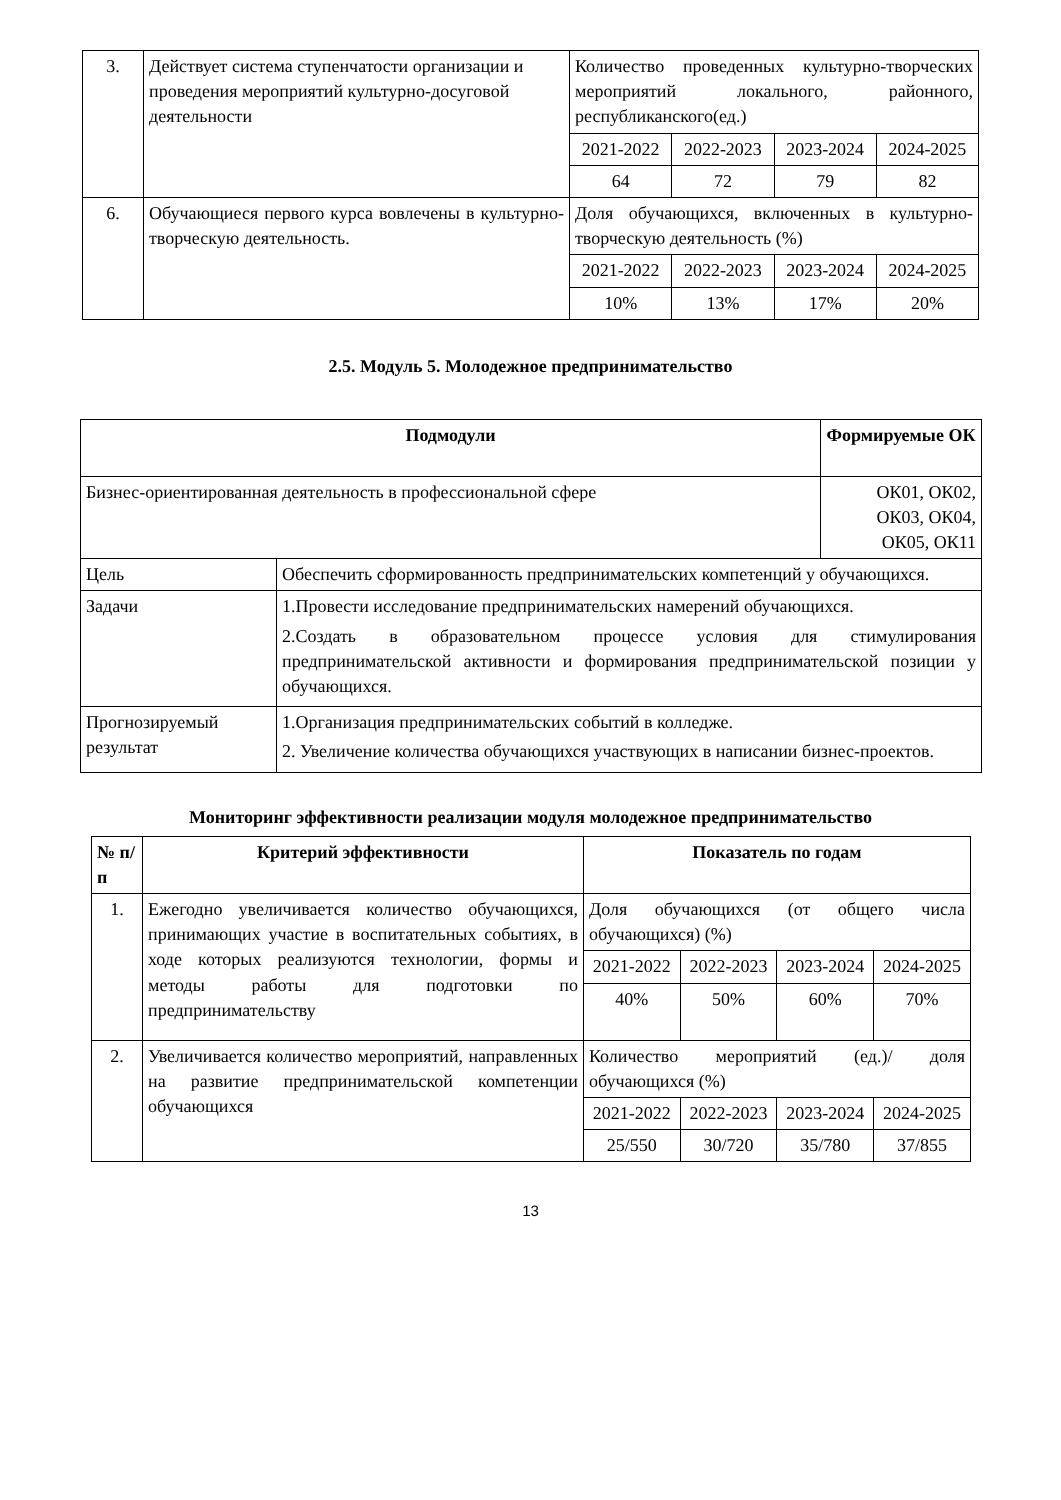| 3. | Действует система ступенчатости организации и проведения мероприятий культурно-досуговой деятельности | Количество проведенных культурно-творческих мероприятий локального, районного, республиканского(ед.) | | | |
| | | 2021-2022 | 2022-2023 | 2023-2024 | 2024-2025 |
| | | 64 | 72 | 79 | 82 |
| 6. | Обучающиеся первого курса вовлечены в культурно-творческую деятельность. | Доля обучающихся, включенных в культурно-творческую деятельность (%) | | | |
| | | 2021-2022 | 2022-2023 | 2023-2024 | 2024-2025 |
| | | 10% | 13% | 17% | 20% |
2.5. Модуль 5. Молодежное предпринимательство
| Подмодули | | Формируемые ОК |
| --- | --- | --- |
| Бизнес-ориентированная деятельность в профессиональной сфере | | ОК01, ОК02, ОК03, ОК04, ОК05, ОК11 |
| Цель | Обеспечить сформированность предпринимательских компетенций у обучающихся. | |
| Задачи | 1.Провести исследование предпринимательских намерений обучающихся. 2.Создать в образовательном процессе условия для стимулирования предпринимательской активности и формирования предпринимательской позиции у обучающихся. | |
| Прогнозируемый результат | 1.Организация предпринимательских событий в колледже. 2. Увеличение количества обучающихся участвующих в написании бизнес-проектов. | |
Мониторинг эффективности реализации модуля молодежное предпринимательство
| № п/п | Критерий эффективности | Показатель по годам | | | |
| --- | --- | --- | --- | --- | --- |
| 1. | Ежегодно увеличивается количество обучающихся, принимающих участие в воспитательных событиях, в ходе которых реализуются технологии, формы и методы работы для подготовки по предпринимательству | Доля обучающихся (от общего числа обучающихся) (%) | | | |
| | | 2021-2022 | 2022-2023 | 2023-2024 | 2024-2025 |
| | | 40% | 50% | 60% | 70% |
| 2. | Увеличивается количество мероприятий, направленных на развитие предпринимательской компетенции обучающихся | Количество мероприятий (ед.)/ доля обучающихся (%) | | | |
| | | 2021-2022 | 2022-2023 | 2023-2024 | 2024-2025 |
| | | 25/550 | 30/720 | 35/780 | 37/855 |
13